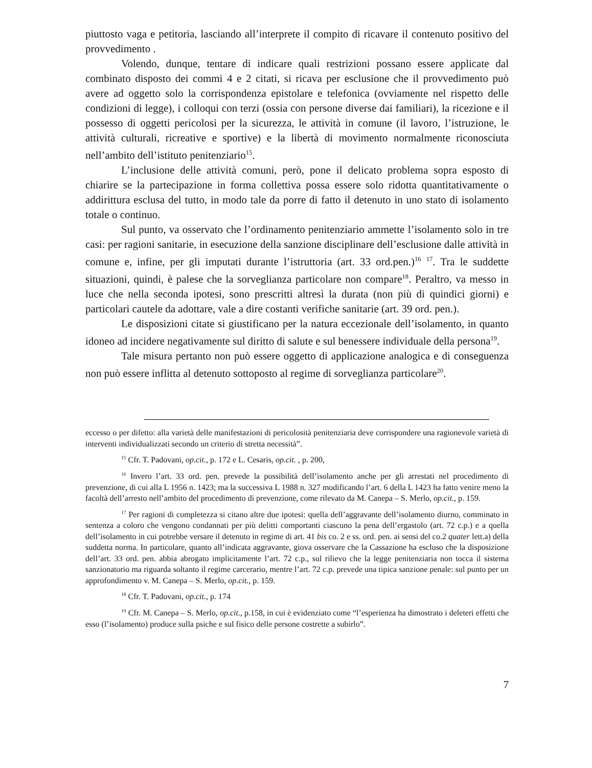piuttosto vaga e petitoria, lasciando all’interprete il compito di ricavare il contenuto positivo del provvedimento .
Volendo, dunque, tentare di indicare quali restrizioni possano essere applicate dal combinato disposto dei commi 4 e 2 citati, si ricava per esclusione che il provvedimento può avere ad oggetto solo la corrispondenza epistolare e telefonica (ovviamente nel rispetto delle condizioni di legge), i colloqui con terzi (ossia con persone diverse dai familiari), la ricezione e il possesso di oggetti pericolosi per la sicurezza, le attività in comune (il lavoro, l’istruzione, le attività culturali, ricreative e sportive) e la libertà di movimento normalmente riconosciuta nell’ambito dell’istituto penitenziario<sup>15</sup>.
L’inclusione delle attività comuni, però, pone il delicato problema sopra esposto di chiarire se la partecipazione in forma collettiva possa essere solo ridotta quantitativamente o addirittura esclusa del tutto, in modo tale da porre di fatto il detenuto in uno stato di isolamento totale o continuo.
Sul punto, va osservato che l’ordinamento penitenziario ammette l’isolamento solo in tre casi: per ragioni sanitarie, in esecuzione della sanzione disciplinare dell’esclusione dalle attività in comune e, infine, per gli imputati durante l’istruttoria (art. 33 ord.pen.)<sup>16</sup> <sup>17</sup>. Tra le suddette situazioni, quindi, è palese che la sorveglianza particolare non compare<sup>18</sup>. Peraltro, va messo in luce che nella seconda ipotesi, sono prescritti altresì la durata (non più di quindici giorni) e particolari cautele da adottare, vale a dire costanti verifiche sanitarie (art. 39 ord. pen.).
Le disposizioni citate si giustificano per la natura eccezionale dell’isolamento, in quanto idoneo ad incidere negativamente sul diritto di salute e sul benessere individuale della persona<sup>19</sup>.
Tale misura pertanto non può essere oggetto di applicazione analogica e di conseguenza non può essere inflitta al detenuto sottoposto al regime di sorveglianza particolare<sup>20</sup>.
eccesso o per difetto: alla varietà delle manifestazioni di pericolosità penitenziaria deve corrispondere una ragionevole varietà di interventi individualizzati secondo un criterio di stretta necessità”.
<sup>15</sup> Cfr. T. Padovani, op.cit., p. 172 e L. Cesaris, op.cit. , p. 200,
<sup>16</sup> Invero l’art. 33 ord. pen. prevede la possibilità dell’isolamento anche per gli arrestati nel procedimento di prevenzione, di cui alla L 1956 n. 1423; ma la successiva L 1988 n. 327 modificando l’art. 6 della L 1423 ha fatto venire meno la facoltà dell’arresto nell’ambito del procedimento di prevenzione, come rilevato da M. Canepa – S. Merlo, op.cit., p. 159.
<sup>17</sup> Per ragioni di completezza si citano altre due ipotesi: quella dell’aggravante dell’isolamento diurno, comminato in sentenza a coloro che vengono condannati per più delitti comportanti ciascuno la pena dell’ergastolo (art. 72 c.p.) e a quella dell’isolamento in cui potrebbe versare il detenuto in regime di art. 41 bis co. 2 e ss. ord. pen. ai sensi del co.2 quater lett.a) della suddetta norma. In particolare, quanto all’indicata aggravante, giova osservare che la Cassazione ha escluso che la disposizione dell’art. 33 ord. pen. abbia abrogato implicitamente l’art. 72 c.p., sul rilievo che la legge penitenziaria non tocca il sistema sanzionatorio ma riguarda soltanto il regime carcerario, mentre l’art. 72 c.p. prevede una tipica sanzione penale: sul punto per un approfondimento v. M. Canepa – S. Merlo, op.cit., p. 159.
<sup>18</sup> Cfr. T. Padovani, op.cit., p. 174
<sup>19</sup> Cfr. M. Canepa – S. Merlo, op.cit., p.158, in cui è evidenziato come “l’esperienza ha dimostrato i deleteri effetti che esso (l’isolamento) produce sulla psiche e sul fisico delle persone costrette a subirlo”.
7